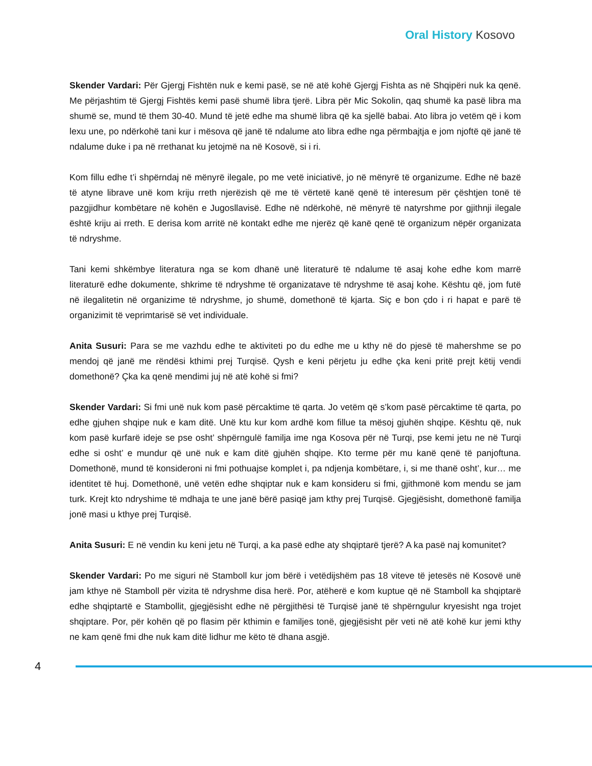Oral History Kosovo
Skender Vardari: Për Gjergj Fishtën nuk e kemi pasë, se në atë kohë Gjergj Fishta as në Shqipëri nuk ka qenë. Me përjashtim të Gjergj Fishtës kemi pasë shumë libra tjerë. Libra për Mic Sokolin, qaq shumë ka pasë libra ma shumë se, mund të them 30-40. Mund të jetë edhe ma shumë libra që ka sjellë babai. Ato libra jo vetëm që i kom lexu une, po ndërkohë tani kur i mësova që janë të ndalume ato libra edhe nga përmbajtja e jom njoftë që janë të ndalume duke i pa në rrethanat ku jetojmë na në Kosovë, si i ri.
Kom fillu edhe t’i shpërndaj në mënyrë ilegale, po me vetë iniciativë, jo në mënyrë të organizume. Edhe në bazë të atyne librave unë kom kriju rreth njerëzish që me të vërtetë kanë qenë të interesum për çështjen tonë të pazgjidhur kombëtare në kohën e Jugosllavisë. Edhe në ndërkohë, në mënyrë të natyrshme por gjithnji ilegale është kriju ai rreth. E derisa kom arritë në kontakt edhe me njerëz që kanë qenë të organizum nëpër organizata të ndryshme.
Tani kemi shkëmbye literatura nga se kom dhanë unë literaturë të ndalume të asaj kohe edhe kom marrë literaturë edhe dokumente, shkrime të ndryshme të organizatave të ndryshme të asaj kohe. Kështu që, jom futë në ilegalitetin në organizime të ndryshme, jo shumë, domethonë të kjarta. Siç e bon çdo i ri hapat e parë të organizimit të veprimtarisë së vet individuale.
Anita Susuri: Para se me vazhdu edhe te aktiviteti po du edhe me u kthy në do pjesë të mahershme se po mendoj që janë me rëndësi kthimi prej Turqisë. Qysh e keni përjetu ju edhe çka keni pritë prejt këtij vendi domethonë? Çka ka qenë mendimi juj në atë kohë si fmi?
Skender Vardari: Si fmi unë nuk kom pasë përcaktime të qarta. Jo vetëm që s’kom pasë përcaktime të qarta, po edhe gjuhen shqipe nuk e kam ditë. Unë ktu kur kom ardhë kom fillue ta mësoj gjuhën shqipe. Kështu që, nuk kom pasë kurfarë ideje se pse osht’ shpërngulë familja ime nga Kosova për në Turqi, pse kemi jetu ne në Turqi edhe si osht’ e mundur që unë nuk e kam ditë gjuhën shqipe. Kto terme për mu kanë qenë të panjoftuna. Domethonë, mund të konsideroni ni fmi pothuajse komplet i, pa ndjenja kombëtare, i, si me thanë osht’, kur… me identitet të huj. Domethonë, unë vetën edhe shqiptar nuk e kam konsideru si fmi, gjithmonë kom mendu se jam turk. Krejt kto ndryshime të mdhaja te une janë bërë pasiqë jam kthy prej Turqisë. Gjegjësisht, domethonë familja jonë masi u kthye prej Turqisë.
Anita Susuri: E në vendin ku keni jetu në Turqi, a ka pasë edhe aty shqiptarë tjerë? A ka pasë naj komunitet?
Skender Vardari: Po me siguri në Stamboll kur jom bërë i vetëdijshëm pas 18 viteve të jetesës në Kosovë unë jam kthye në Stamboll për vizita të ndryshme disa herë. Por, atëherë e kom kuptue që në Stamboll ka shqiptarë edhe shqiptartë e Stambollit, gjegjësisht edhe në përgjithësi të Turqisë janë të shpërngulur kryesisht nga trojet shqiptare. Por, për kohën që po flasim për kthimin e familjes tonë, gjegjësisht për veti në atë kohë kur jemi kthy ne kam qenë fmi dhe nuk kam ditë lidhur me këto të dhana asgjë.
4